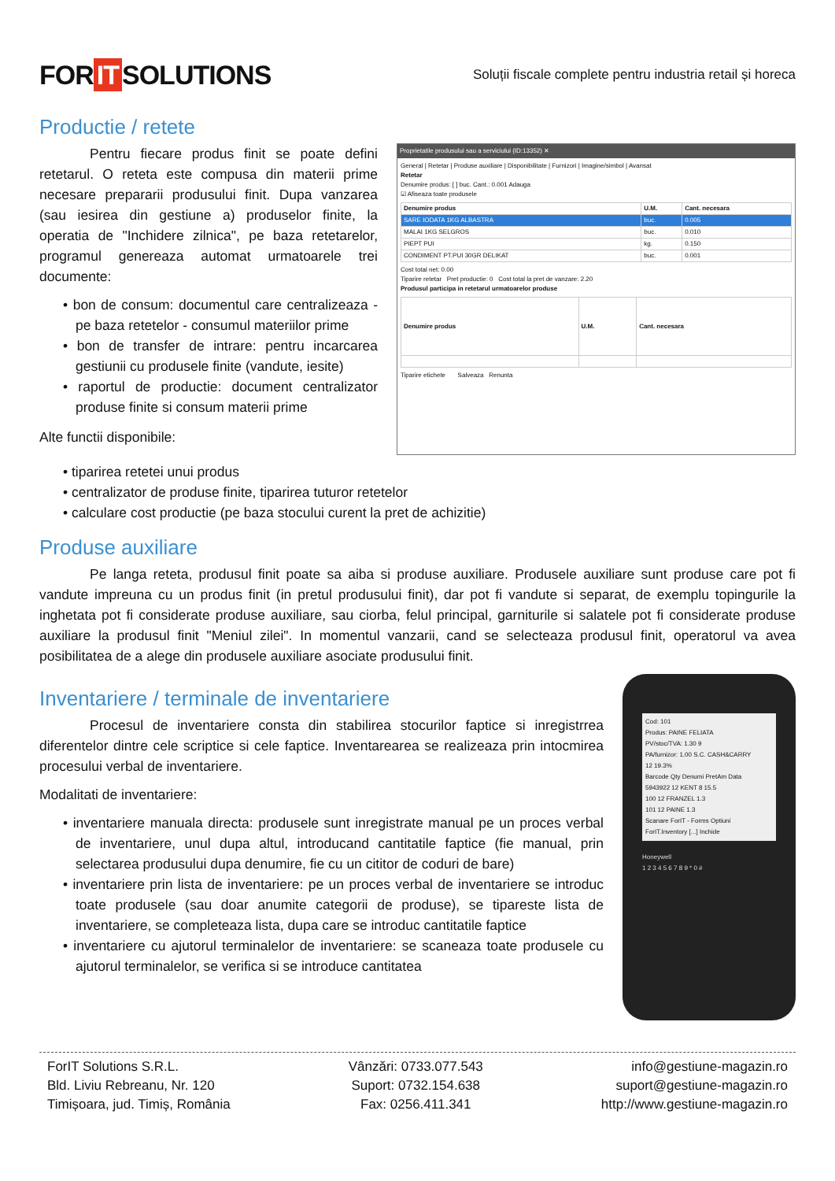FOR IT SOLUTIONS
Soluții fiscale complete pentru industria retail și horeca
Productie / retete
Pentru fiecare produs finit se poate defini retetarul. O reteta este compusa din materii prime necesare prepararii produsului finit. Dupa vanzarea (sau iesirea din gestiune a) produselor finite, la operatia de "Inchidere zilnica", pe baza retetarelor, programul genereaza automat urmatoarele trei documente:
• bon de consum: documentul care centralizeaza - pe baza retetelor - consumul materiilor prime
• bon de transfer de intrare: pentru incarcarea gestiunii cu produsele finite (vandute, iesite)
• raportul de productie: document centralizator produse finite si consum materii prime
Alte functii disponibile:
Proprietatile produsului sau a serviciului (ID:13352) ✕
General | Retetar | Produse auxiliare | Disponibilitate | Furnizori | Imagine/simbol | Avansat
Retetar
Denumire produs: [ ] buc. Cant.: 0.001 Adauga
☑ Afiseaza toate produsele
| Denumire produs | U.M. | Cant. necesara |
| --- | --- | --- |
| SARE IODATA 1KG ALBASTRA | buc. | 0.005 |
| MALAI 1KG SELGROS | buc. | 0.010 |
| PIEPT PUI | kg. | 0.150 |
| CONDIMENT PT.PUI 30GR DELIKAT | buc. | 0.001 |
Cost total net: 0.00
Tiparire retetar Pret productie: 0 Cost total la pret de vanzare: 2.20
Produsul participa in retetarul urmatoarelor produse
| Denumire produs | U.M. | Cant. necesara |
| --- | --- | --- |
Tiparire etichete Salveaza Renunta
• tiparirea retetei unui produs
• centralizator de produse finite, tiparirea tuturor retetelor
• calculare cost productie (pe baza stocului curent la pret de achizitie)
Produse auxiliare
Pe langa reteta, produsul finit poate sa aiba si produse auxiliare. Produsele auxiliare sunt produse care pot fi vandute impreuna cu un produs finit (in pretul produsului finit), dar pot fi vandute si separat, de exemplu topingurile la inghetata pot fi considerate produse auxiliare, sau ciorba, felul principal, garniturile si salatele pot fi considerate produse auxiliare la produsul finit "Meniul zilei". In momentul vanzarii, cand se selecteaza produsul finit, operatorul va avea posibilitatea de a alege din produsele auxiliare asociate produsului finit.
Inventariere / terminale de inventariere
Procesul de inventariere consta din stabilirea stocurilor faptice si inregistrrea diferentelor dintre cele scriptice si cele faptice. Inventarearea se realizeaza prin intocmirea procesului verbal de inventariere.
Modalitati de inventariere:
• inventariere manuala directa: produsele sunt inregistrate manual pe un proces verbal de inventariere, unul dupa altul, introducand cantitatile faptice (fie manual, prin selectarea produsului dupa denumire, fie cu un cititor de coduri de bare)
• inventariere prin lista de inventariere: pe un proces verbal de inventariere se introduc toate produsele (sau doar anumite categorii de produse), se tipareste lista de inventariere, se completeaza lista, dupa care se introduc cantitatile faptice
• inventariere cu ajutorul terminalelor de inventariere: se scaneaza toate produsele cu ajutorul terminalelor, se verifica si se introduce cantitatea
Cod: 101
Produs: PAINE FELIATA
PV/stoc/TVA: 1.30 9
PA/furnizor: 1.00 S.C. CASH&CARRY
12 19.3%
Barcode Qty Denumi PretAm Data
5943922 12 KENT 8 15.5
100 12 FRANZEL 1.3
101 12 PAINE 1.3
Scanare ForIT - Forms Optiuni
ForIT.Inventory [...] Inchide
Honeywell
1 2 3 4 5 6 7 8 9 * 0 #
ForIT Solutions S.R.L.
Bld. Liviu Rebreanu, Nr. 120
Timișoara, jud. Timiș, România
Vânzări: 0733.077.543
Suport: 0732.154.638
Fax: 0256.411.341
info@gestiune-magazin.ro
suport@gestiune-magazin.ro
http://www.gestiune-magazin.ro